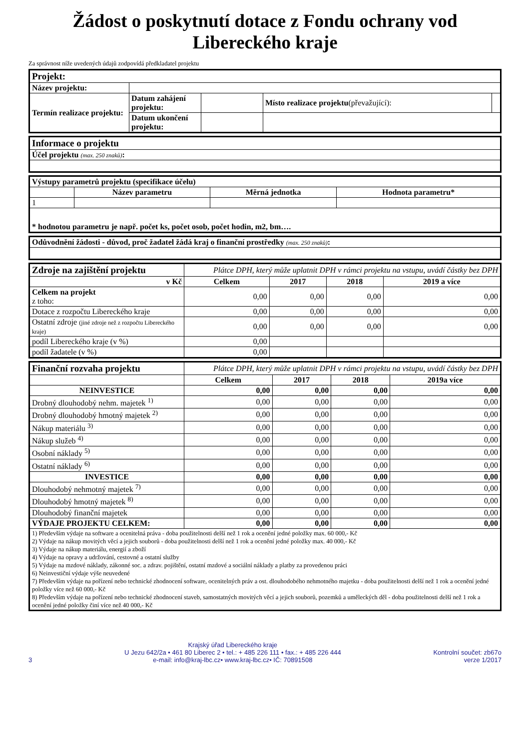Žádost o poskytnutí dotace z Fondu ochrany vod
Libereckého kraje
Za správnost níže uvedených údajů zodpovídá předkladatel projektu
| Projekt: | | | | |
| Název projektu: | | | | |
| Termín realizace projektu: | Datum zahájení projektu: | | Místo realizace projektu (převažující): | |
| | Datum ukončení projektu: | | | |
| Informace o projektu |
| Účel projektu (max. 250 znaků) : |
| Výstupy parametrů projektu (specifikace účelu) | | | |
| | Název parametru | Měrná jednotka | Hodnota parametru* |
| 1 | | | |
| * hodnotou parametru je např. počet ks, počet osob, počet hodin, m2, bm…. | | | |
| Odůvodnění žádosti - důvod, proč žadatel žádá kraj o finanční prostředky (max. 250 znaků) : |
| Zdroje na zajištění projektu | Plátce DPH, který může uplatnit DPH v rámci projektu na vstupu, uvádí částky bez DPH | | | |
| v Kč | Celkem | 2017 | 2018 | 2019 a více |
| Celkem na projekt z toho: | 0,00 | 0,00 | 0,00 | 0,00 |
| Dotace z rozpočtu Libereckého kraje | 0,00 | 0,00 | 0,00 | 0,00 |
| Ostatní zdroje (jiné zdroje než z rozpočtu Libereckého kraje) | 0,00 | 0,00 | 0,00 | 0,00 |
| podíl Libereckého kraje (v %) | 0,00 | | | |
| podíl žadatele (v %) | 0,00 | | | |
| Finanční rozvaha projektu | Plátce DPH, který může uplatnit DPH v rámci projektu na vstupu, uvádí částky bez DPH | | | |
| | Celkem | 2017 | 2018 | 2019a více |
| NEINVESTICE | 0,00 | 0,00 | 0,00 | 0,00 |
| Drobný dlouhodobý nehm. majetek <sup>1)</sup> | 0,00 | 0,00 | 0,00 | 0,00 |
| Drobný dlouhodobý hmotný majetek <sup>2)</sup> | 0,00 | 0,00 | 0,00 | 0,00 |
| Nákup materiálu <sup>3)</sup> | 0,00 | 0,00 | 0,00 | 0,00 |
| Nákup služeb <sup>4)</sup> | 0,00 | 0,00 | 0,00 | 0,00 |
| Osobní náklady <sup>5)</sup> | 0,00 | 0,00 | 0,00 | 0,00 |
| Ostatní náklady <sup>6)</sup> | 0,00 | 0,00 | 0,00 | 0,00 |
| INVESTICE | 0,00 | 0,00 | 0,00 | 0,00 |
| Dlouhodobý nehmotný majetek <sup>7)</sup> | 0,00 | 0,00 | 0,00 | 0,00 |
| Dlouhodobý hmotný majetek <sup>8)</sup> | 0,00 | 0,00 | 0,00 | 0,00 |
| Dlouhodobý finanční majetek | 0,00 | 0,00 | 0,00 | 0,00 |
| VÝDAJE PROJEKTU CELKEM: | 0,00 | 0,00 | 0,00 | 0,00 |
| 1) Především výdaje na software a ocenitelná práva - doba použitelnosti delší než 1 rok a ocenění jedné položky max. 60 000,- Kč 2) Výdaje na nákup movitých věcí a jejich souborů - doba použitelnosti delší než 1 rok a ocenění jedné položky max. 40 000,- Kč 3) Výdaje na nákup materiálu, energií a zboží 4) Výdaje na opravy a udržování, cestovné a ostatní služby 5) Výdaje na mzdové náklady, zákonné soc. a zdrav. pojištění, ostatní mzdové a sociální náklady a platby za provedenou práci 6) Neinvestiční výdaje výše neuvedené 7) Především výdaje na pořízení nebo technické zhodnocení software, ocenitelných práv a ost. dlouhodobého nehmotného majetku - doba použitelnosti delší než 1 rok a ocenění jedné položky více než 60 000,- Kč 8) Především výdaje na pořízení nebo technické zhodnocení staveb, samostatných movitých věcí a jejich souborů, pozemků a uměleckých děl - doba použitelnosti delší než 1 rok a ocenění jedné položky činí více než 40 000,- Kč | | | | |
3
Krajský úřad Libereckého kraje
U Jezu 642/2a • 461 80 Liberec 2 • tel.: + 485 226 111 • fax.: + 485 226 444
e-mail: info@kraj-lbc.cz• www.kraj-lbc.cz• IČ: 70891508
Kontrolní součet: zb67o
verze 1/2017